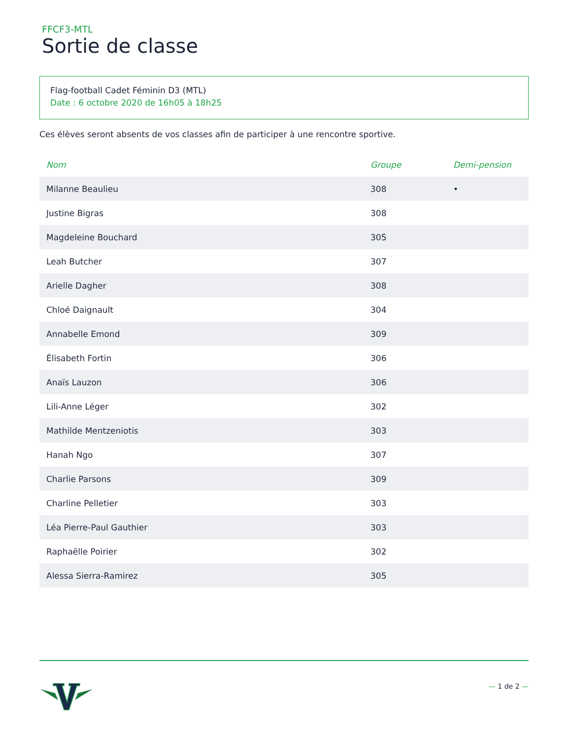FFCF3-MTL
Sortie de classe
Flag-football Cadet Féminin D3 (MTL)
Date : 6 octobre 2020 de 16h05 à 18h25
Ces élèves seront absents de vos classes afin de participer à une rencontre sportive.
| Nom | Groupe | Demi-pension |
| --- | --- | --- |
| Milanne Beaulieu | 308 | • |
| Justine Bigras | 308 | |
| Magdeleine Bouchard | 305 | |
| Leah Butcher | 307 | |
| Arielle Dagher | 308 | |
| Chloé Daignault | 304 | |
| Annabelle Emond | 309 | |
| Élisabeth Fortin | 306 | |
| Anaïs Lauzon | 306 | |
| Lili-Anne Léger | 302 | |
| Mathilde Mentzeniotis | 303 | |
| Hanah Ngo | 307 | |
| Charlie Parsons | 309 | |
| Charline Pelletier | 303 | |
| Léa Pierre-Paul Gauthier | 303 | |
| Raphaëlle Poirier | 302 | |
| Alessa Sierra-Ramirez | 305 | |
— 1 de 2 —